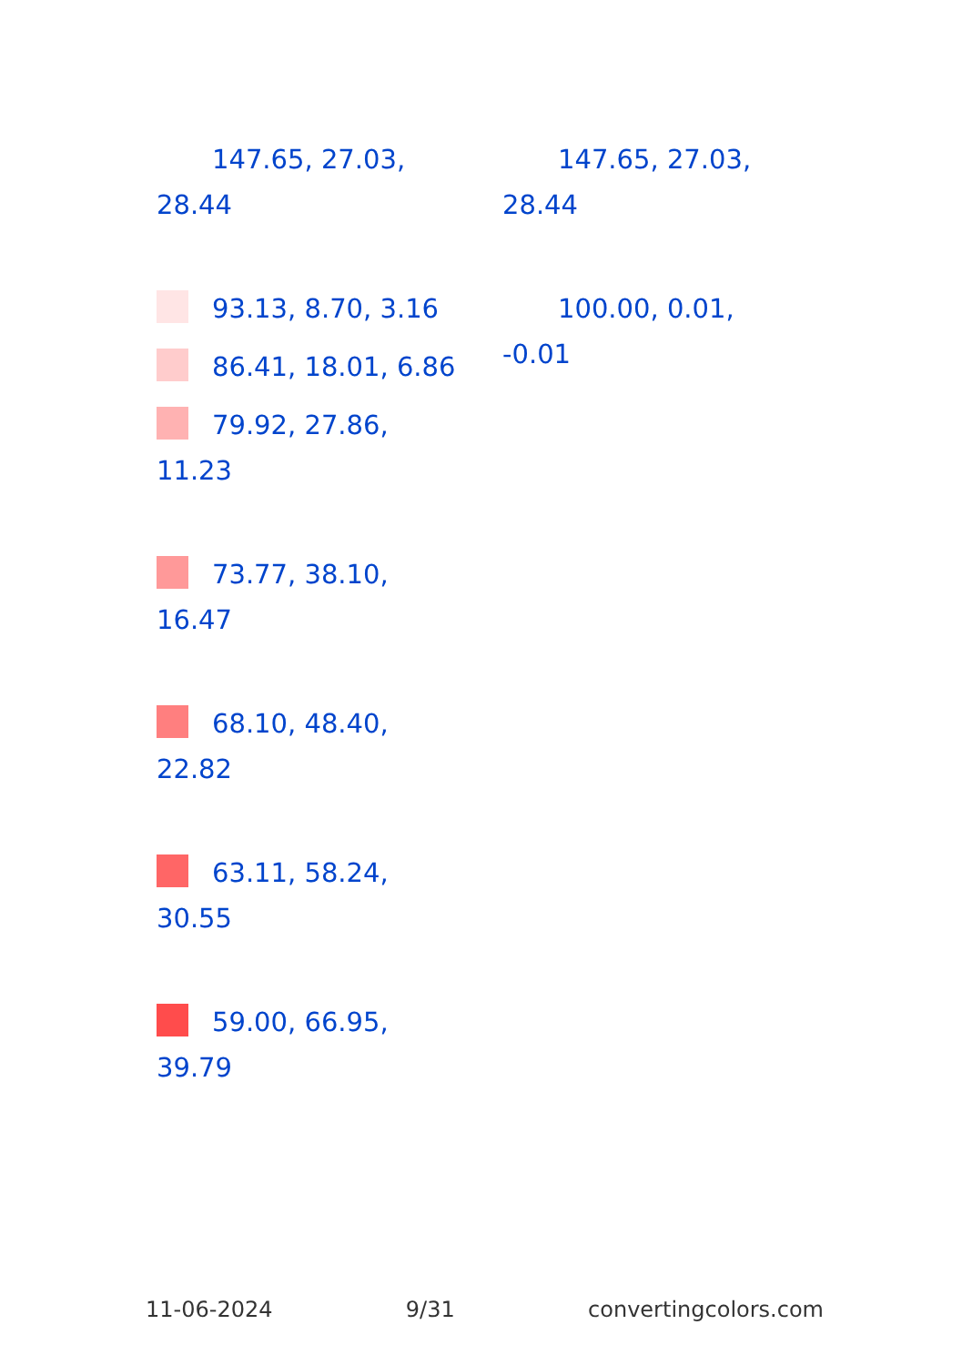147.65, 27.03, 28.44
93.13, 8.70, 3.16
86.41, 18.01, 6.86
79.92, 27.86, 11.23
73.77, 38.10, 16.47
68.10, 48.40, 22.82
63.11, 58.24, 30.55
59.00, 66.95, 39.79
147.65, 27.03, 28.44
100.00, 0.01, -0.01
11-06-2024 9/31 convertingcolors.com